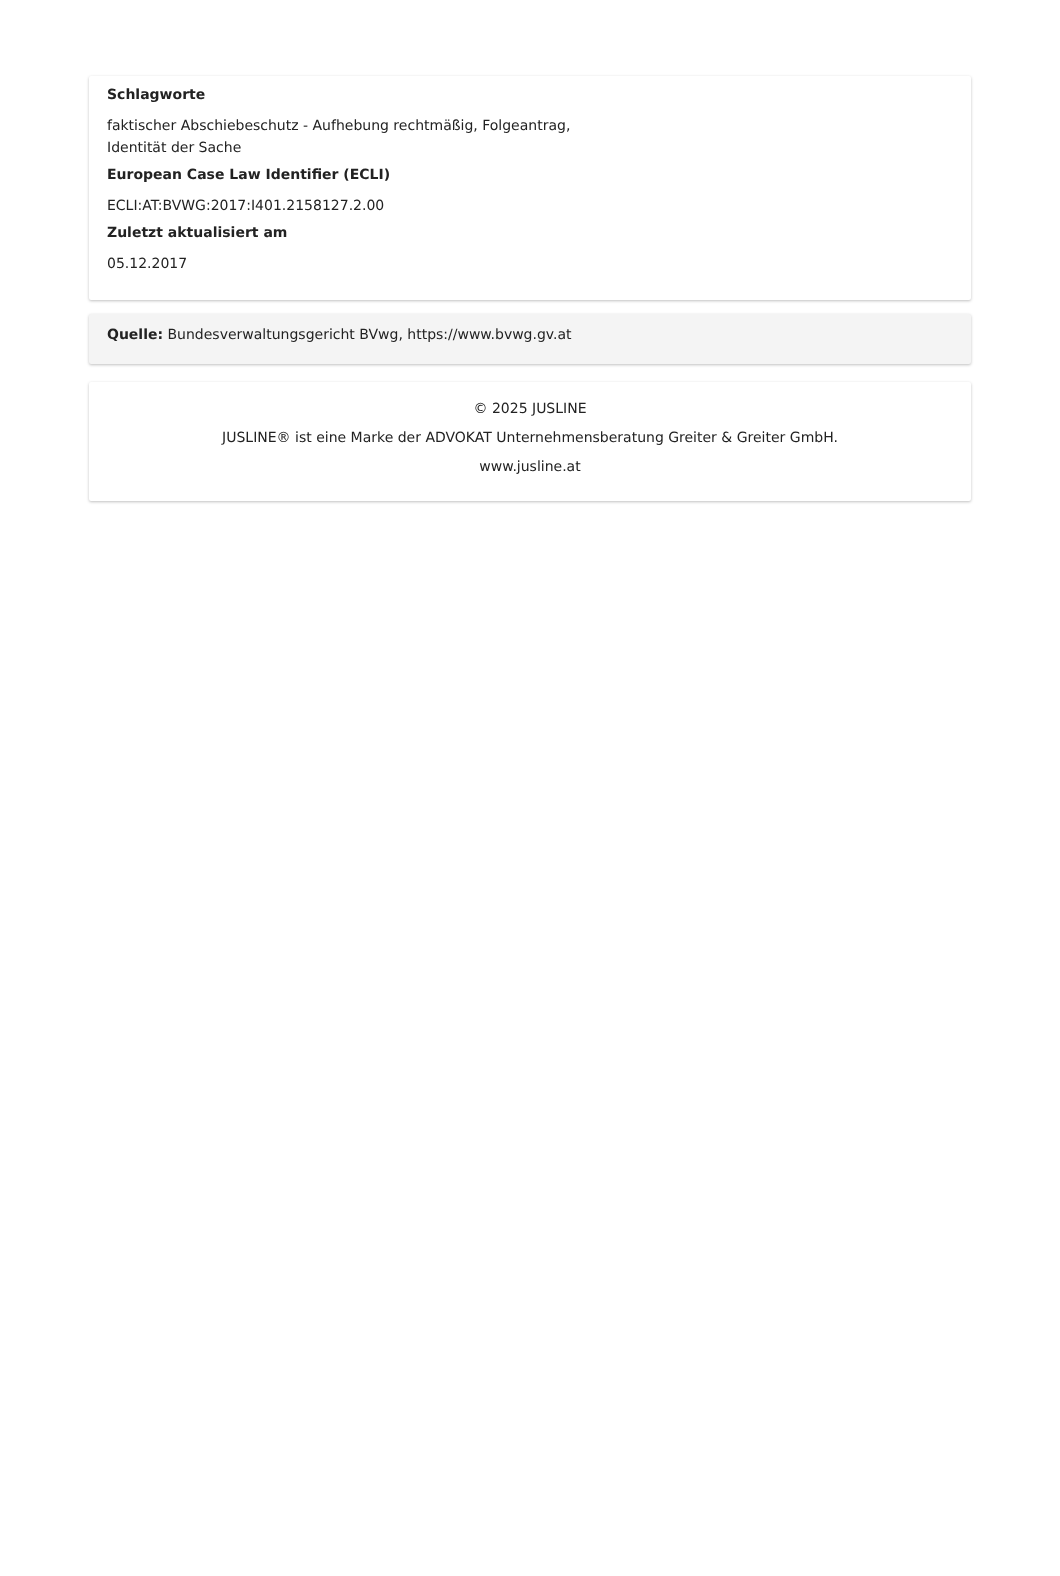Schlagworte
faktischer Abschiebeschutz - Aufhebung rechtmäßig, Folgeantrag,
Identität der Sache
European Case Law Identifier (ECLI)
ECLI:AT:BVWG:2017:I401.2158127.2.00
Zuletzt aktualisiert am
05.12.2017
Quelle: Bundesverwaltungsgericht BVwg, https://www.bvwg.gv.at
© 2025 JUSLINE
JUSLINE® ist eine Marke der ADVOKAT Unternehmensberatung Greiter & Greiter GmbH.
www.jusline.at